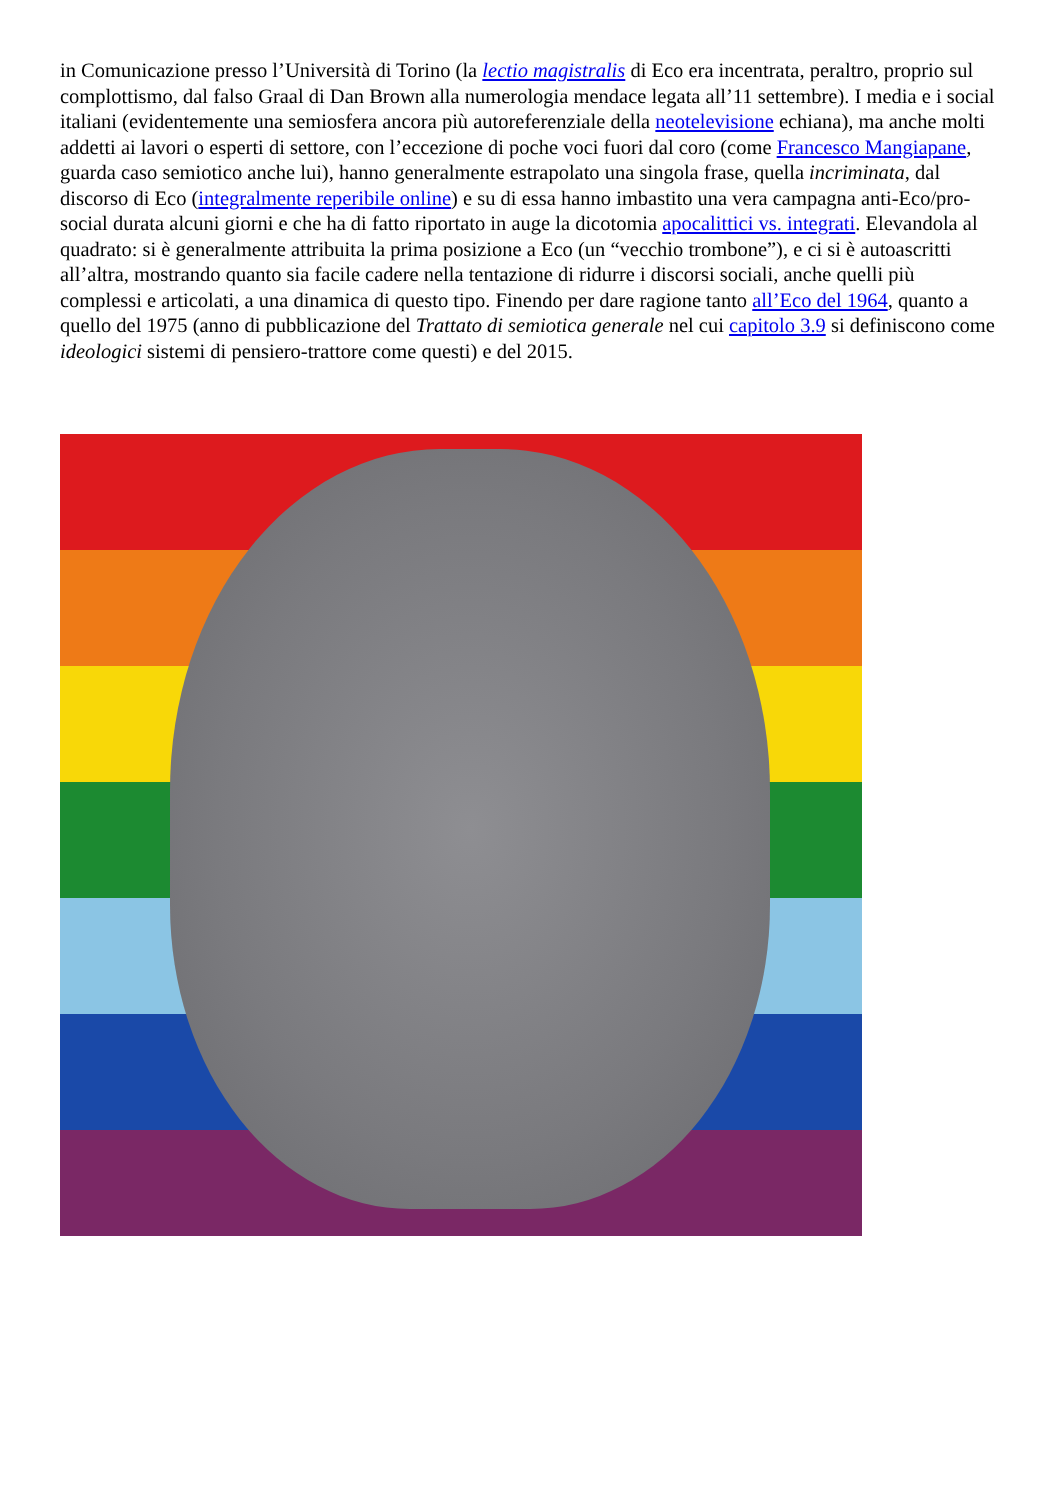in Comunicazione presso l’Università di Torino (la lectio magistralis di Eco era incentrata, peraltro, proprio sul complottismo, dal falso Graal di Dan Brown alla numerologia mendace legata all’11 settembre). I media e i social italiani (evidentemente una semiosfera ancora più autoreferenziale della neotelevisione echiana), ma anche molti addetti ai lavori o esperti di settore, con l’eccezione di poche voci fuori dal coro (come Francesco Mangiapane, guarda caso semiotico anche lui), hanno generalmente estrapolato una singola frase, quella incriminata, dal discorso di Eco (integralmente reperibile online) e su di essa hanno imbastito una vera campagna anti-Eco/pro-social durata alcuni giorni e che ha di fatto riportato in auge la dicotomia apocalittici vs. integrati. Elevandola al quadrato: si è generalmente attribuita la prima posizione a Eco (un “vecchio trombone”), e ci si è autoascritti all’altra, mostrando quanto sia facile cadere nella tentazione di ridurre i discorsi sociali, anche quelli più complessi e articolati, a una dinamica di questo tipo. Finendo per dare ragione tanto all’Eco del 1964, quanto a quello del 1975 (anno di pubblicazione del Trattato di semiotica generale nel cui capitolo 3.9 si definiscono come ideologici sistemi di pensiero-trattore come questi) e del 2015.